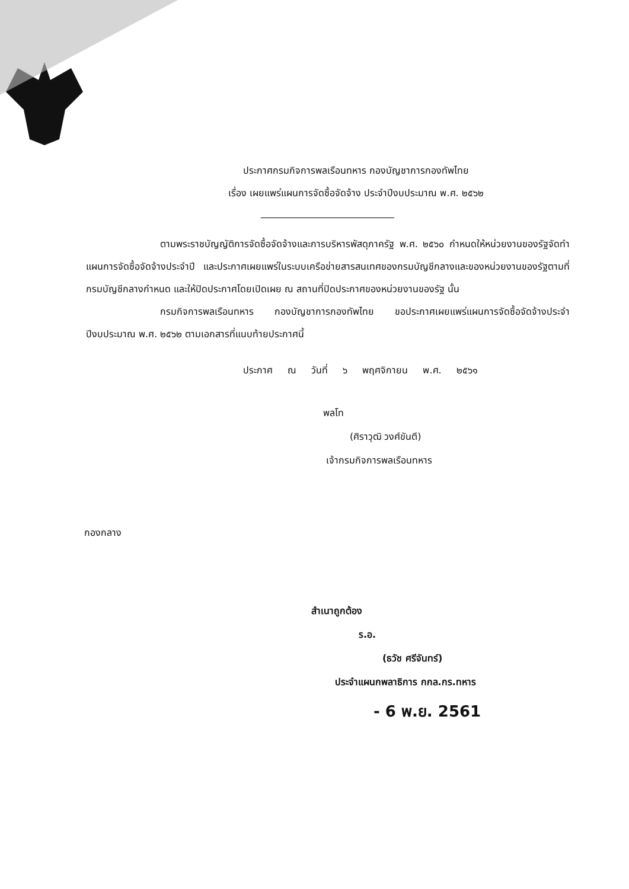ประกาศกรมกิจการพลเรือนทหาร กองบัญชาการกองทัพไทย
เรื่อง เผยแพร่แผนการจัดซื้อจัดจ้าง ประจำปีงบประมาณ พ.ศ. ๒๕๖๒
ตามพระราชบัญญัติการจัดซื้อจัดจ้างและการบริหารพัสดุภาครัฐ พ.ศ. ๒๕๖๐ กำหนดให้หน่วยงานของรัฐจัดทำแผนการจัดซื้อจัดจ้างประจำปี และประกาศเผยแพร่ในระบบเครือข่ายสารสนเทศของกรมบัญชีกลางและของหน่วยงานของรัฐตามที่กรมบัญชีกลางกำหนด และให้ปิดประกาศโดยเปิดเผย ณ สถานที่ปิดประกาศของหน่วยงานของรัฐ นั้น
กรมกิจการพลเรือนทหาร กองบัญชาการกองทัพไทย ขอประกาศเผยแพร่แผนการจัดซื้อจัดจ้างประจำปีงบประมาณ พ.ศ. ๒๕๖๒ ตามเอกสารที่แนบท้ายประกาศนี้
ประกาศ ณ วันที่ ๖ พฤศจิกายน พ.ศ. ๒๕๖๑
พลโท
(ศิราวุฒิ วงศ์ขันตี)
เจ้ากรมกิจการพลเรือนทหาร
กองกลาง
สำเนาถูกต้อง
ร.อ.
(ธวัช ศรีจันทร์)
ประจำแผนกพลาธิการ กกล.กร.ทหาร
- 6 พ.ย. 2561